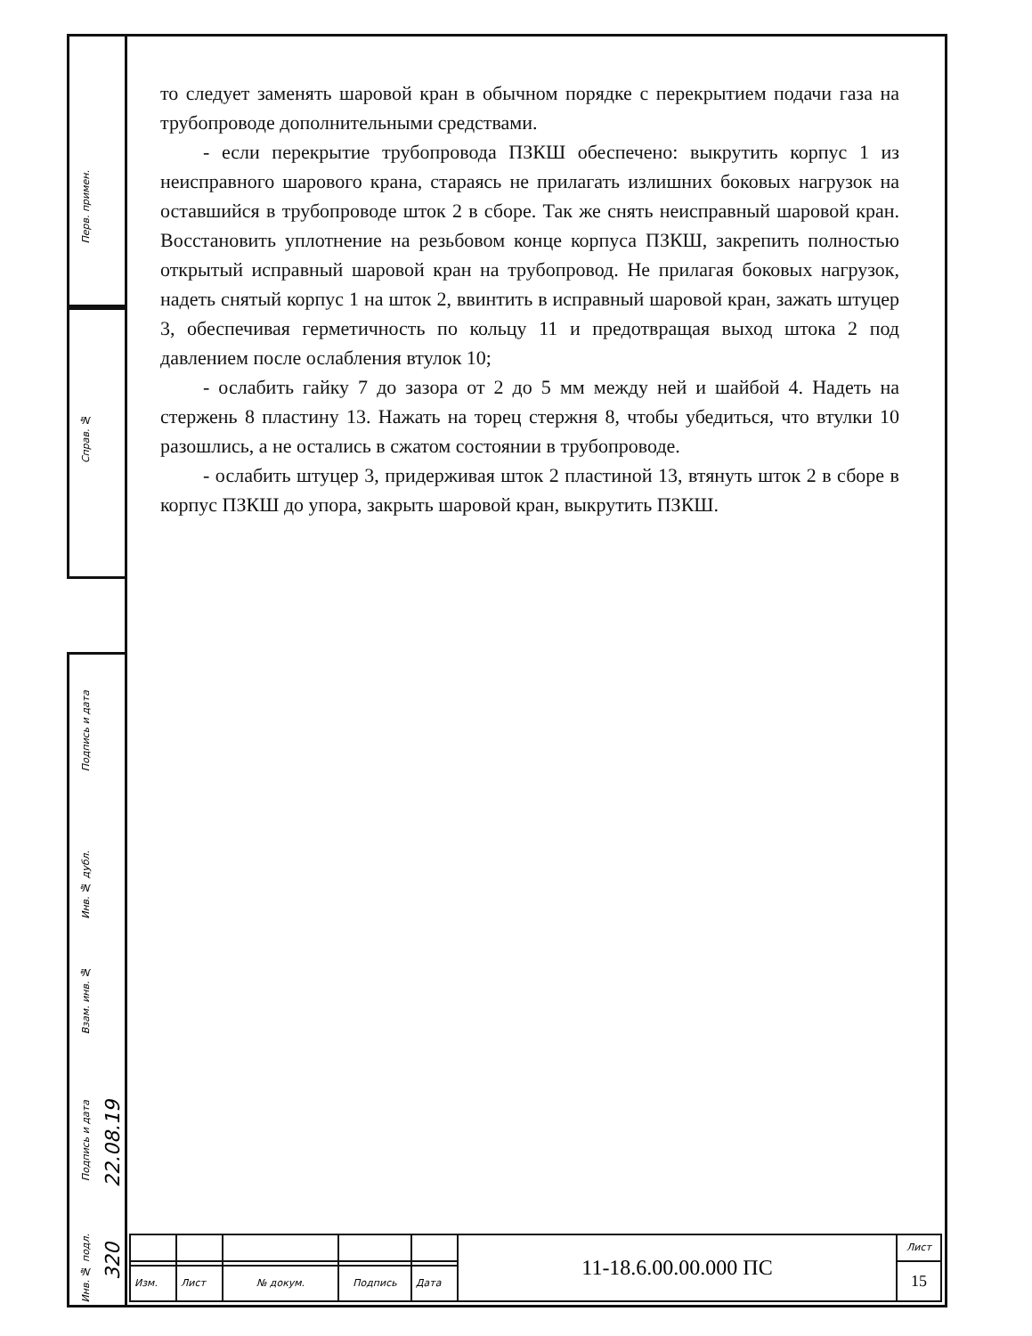Перв. примен.
Справ. №
Подпись и дата
Инв. № дубл.
Взам. инв. №
Подпись и дата
22.08.19
Инв. № подл.
320
то следует заменять шаровой кран в обычном порядке с перекрытием подачи газа на трубопроводе дополнительными средствами.
- если перекрытие трубопровода ПЗКШ обеспечено: выкрутить корпус 1 из неисправного шарового крана, стараясь не прилагать излишних боковых нагрузок на оставшийся в трубопроводе шток 2 в сборе. Так же снять неисправный шаровой кран. Восстановить уплотнение на резьбовом конце корпуса ПЗКШ, закрепить полностью открытый исправный шаровой кран на трубопровод. Не прилагая боковых нагрузок, надеть снятый корпус 1 на шток 2, ввинтить в исправный шаровой кран, зажать штуцер 3, обеспечивая герметичность по кольцу 11 и предотвращая выход штока 2 под давлением после ослабления втулок 10;
- ослабить гайку 7 до зазора от 2 до 5 мм между ней и шайбой 4. Надеть на стержень 8 пластину 13. Нажать на торец стержня 8, чтобы убедиться, что втулки 10 разошлись, а не остались в сжатом состоянии в трубопроводе.
- ослабить штуцер 3, придерживая шток 2 пластиной 13, втянуть шток 2 в сборе в корпус ПЗКШ до упора, закрыть шаровой кран, выкрутить ПЗКШ.
| | | | | | 11-18.6.00.00.000 ПС | Лист |
| | | | | | | 15 |
| Изм. | Лист | № докум. | Подпись | Дата | | |